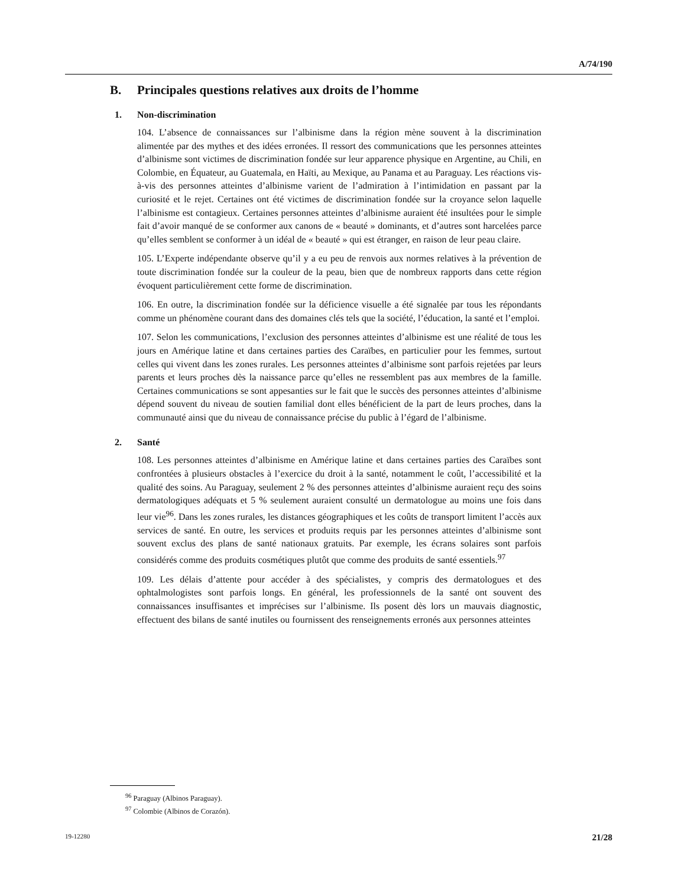A/74/190
B. Principales questions relatives aux droits de l’homme
1. Non-discrimination
104. L’absence de connaissances sur l’albinisme dans la région mène souvent à la discrimination alimentée par des mythes et des idées erronées. Il ressort des communications que les personnes atteintes d’albinisme sont victimes de discrimination fondée sur leur apparence physique en Argentine, au Chili, en Colombie, en Équateur, au Guatemala, en Haïti, au Mexique, au Panama et au Paraguay. Les réactions vis-à-vis des personnes atteintes d’albinisme varient de l’admiration à l’intimidation en passant par la curiosité et le rejet. Certaines ont été victimes de discrimination fondée sur la croyance selon laquelle l’albinisme est contagieux. Certaines personnes atteintes d’albinisme auraient été insultées pour le simple fait d’avoir manqué de se conformer aux canons de « beauté » dominants, et d’autres sont harcelées parce qu’elles semblent se conformer à un idéal de « beauté » qui est étranger, en raison de leur peau claire.
105. L’Experte indépendante observe qu’il y a eu peu de renvois aux normes relatives à la prévention de toute discrimination fondée sur la couleur de la peau, bien que de nombreux rapports dans cette région évoquent particulièrement cette forme de discrimination.
106. En outre, la discrimination fondée sur la déficience visuelle a été signalée par tous les répondants comme un phénomène courant dans des domaines clés tels que la société, l’éducation, la santé et l’emploi.
107. Selon les communications, l’exclusion des personnes atteintes d’albinisme est une réalité de tous les jours en Amérique latine et dans certaines parties des Caraïbes, en particulier pour les femmes, surtout celles qui vivent dans les zones rurales. Les personnes atteintes d’albinisme sont parfois rejetées par leurs parents et leurs proches dès la naissance parce qu’elles ne ressemblent pas aux membres de la famille. Certaines communications se sont appesanties sur le fait que le succès des personnes atteintes d’albinisme dépend souvent du niveau de soutien familial dont elles bénéficient de la part de leurs proches, dans la communauté ainsi que du niveau de connaissance précise du public à l’égard de l’albinisme.
2. Santé
108. Les personnes atteintes d’albinisme en Amérique latine et dans certaines parties des Caraïbes sont confrontées à plusieurs obstacles à l’exercice du droit à la santé, notamment le coût, l’accessibilité et la qualité des soins. Au Paraguay, seulement 2 % des personnes atteintes d’albinisme auraient reçu des soins dermatologiques adéquats et 5 % seulement auraient consulté un dermatologue au moins une fois dans leur vie<sup>96</sup>. Dans les zones rurales, les distances géographiques et les coûts de transport limitent l’accès aux services de santé. En outre, les services et produits requis par les personnes atteintes d’albinisme sont souvent exclus des plans de santé nationaux gratuits. Par exemple, les écrans solaires sont parfois considérés comme des produits cosmétiques plutôt que comme des produits de santé essentiels.<sup>97</sup>
109. Les délais d’attente pour accéder à des spécialistes, y compris des dermatologues et des ophtalmologistes sont parfois longs. En général, les professionnels de la santé ont souvent des connaissances insuffisantes et imprécises sur l’albinisme. Ils posent dès lors un mauvais diagnostic, effectuent des bilans de santé inutiles ou fournissent des renseignements erronés aux personnes atteintes
<sup>96</sup> Paraguay (Albinos Paraguay).
<sup>97</sup> Colombie (Albinos de Corazón).
19-12280 21/28